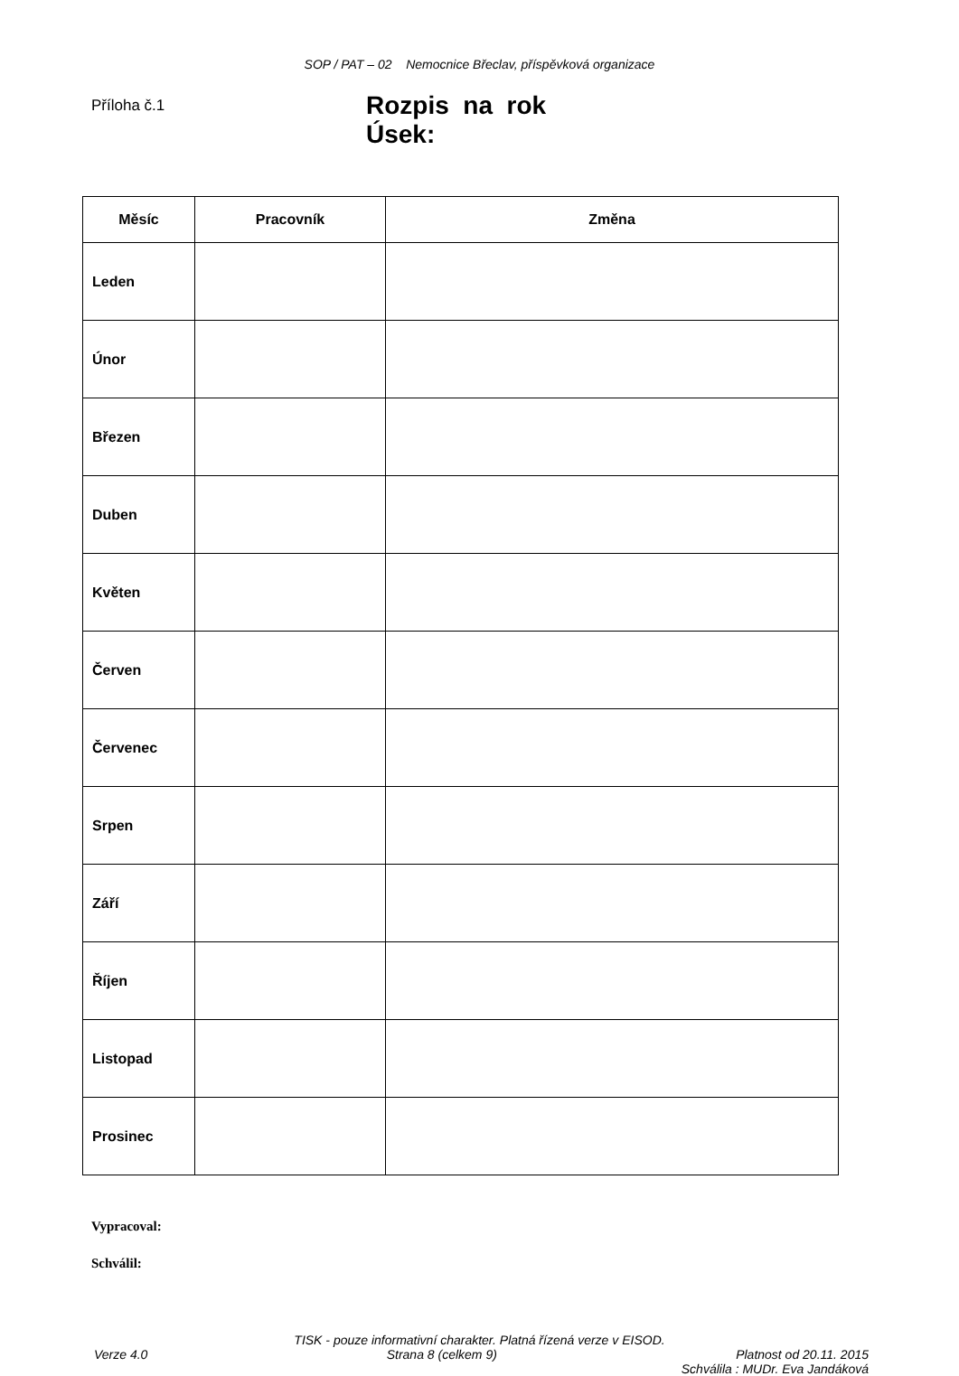SOP / PAT – 02 Nemocnice Břeclav, příspěvková organizace
Příloha č.1
Rozpis na rok
Úsek:
| Měsíc | Pracovník | Změna |
| --- | --- | --- |
| Leden | | |
| Únor | | |
| Březen | | |
| Duben | | |
| Květen | | |
| Červen | | |
| Červenec | | |
| Srpen | | |
| Září | | |
| Říjen | | |
| Listopad | | |
| Prosinec | | |
Vypracoval:
Schválil:
TISK - pouze informativní charakter. Platná řízená verze v EISOD.
Verze 4.0 Strana 8 (celkem 9) Platnost od 20.11. 2015
Schválila : MUDr. Eva Jandáková